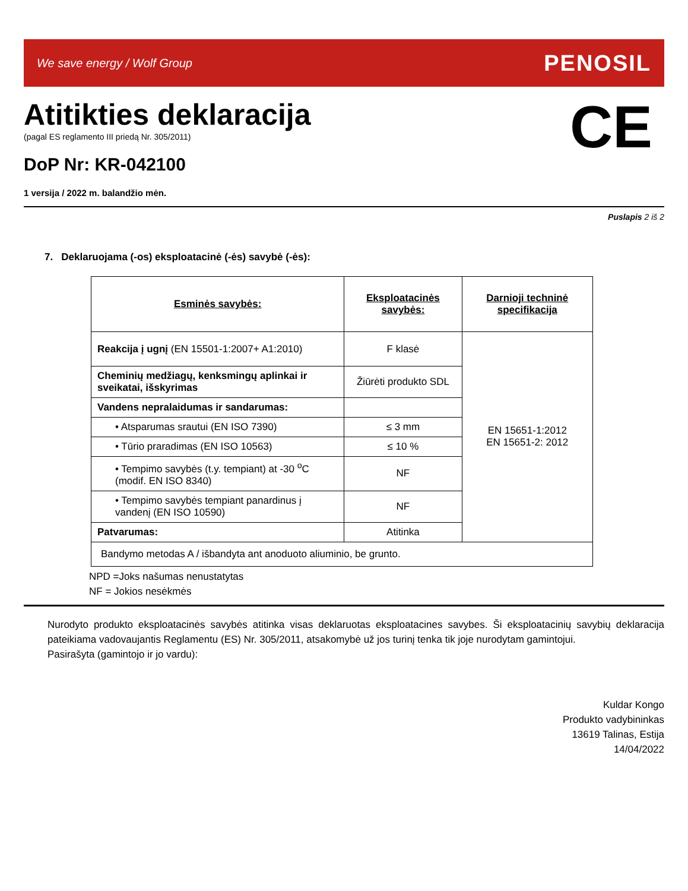We save energy / Wolf Group
PENOSIL
Atitikties deklaracija
(pagal ES reglamento III priedą Nr. 305/2011)
DoP Nr: KR-042100
CE
1 versija / 2022 m. balandžio mėn.
Puslapis 2 iš 2
7. Deklaruojama (-os) eksploatacinė (-ės) savybė (-ės):
| Esminės savybės: | Eksploatacinės savybės: | Darnioji techninė specifikacija |
| --- | --- | --- |
| Reakcija į ugnį (EN 15501-1:2007+ A1:2010) | F klasė | EN 15651-1:2012 EN 15651-2: 2012 |
| Cheminių medžiagų, kenksmingų aplinkai ir sveikatai, išskyrimas | Žiūrėti produkto SDL | |
| Vandens nepralaidumas ir sandarumas: | | |
| • Atsparumas srautui (EN ISO 7390) | ≤ 3 mm | |
| • Tūrio praradimas (EN ISO 10563) | ≤ 10 % | |
| • Tempimo savybės (t.y. tempiant) at -30 <sup>o</sup>C (modif. EN ISO 8340) | NF | |
| • Tempimo savybės tempiant panardinus į vandenį (EN ISO 10590) | NF | |
| Patvarumas: | Atitinka | |
| Bandymo metodas A / išbandyta ant anoduoto aliuminio, be grunto. | | |
NPD =Joks našumas nenustatytas
NF = Jokios nesėkmės
Nurodyto produkto eksploatacinės savybės atitinka visas deklaruotas eksploatacines savybes. Ši eksploatacinių savybių deklaracija pateikiama vadovaujantis Reglamentu (ES) Nr. 305/2011, atsakomybė už jos turinį tenka tik joje nurodytam gamintojui.
Pasirašyta (gamintojo ir jo vardu):
Kuldar Kongo
Produkto vadybininkas
13619 Talinas, Estija
14/04/2022